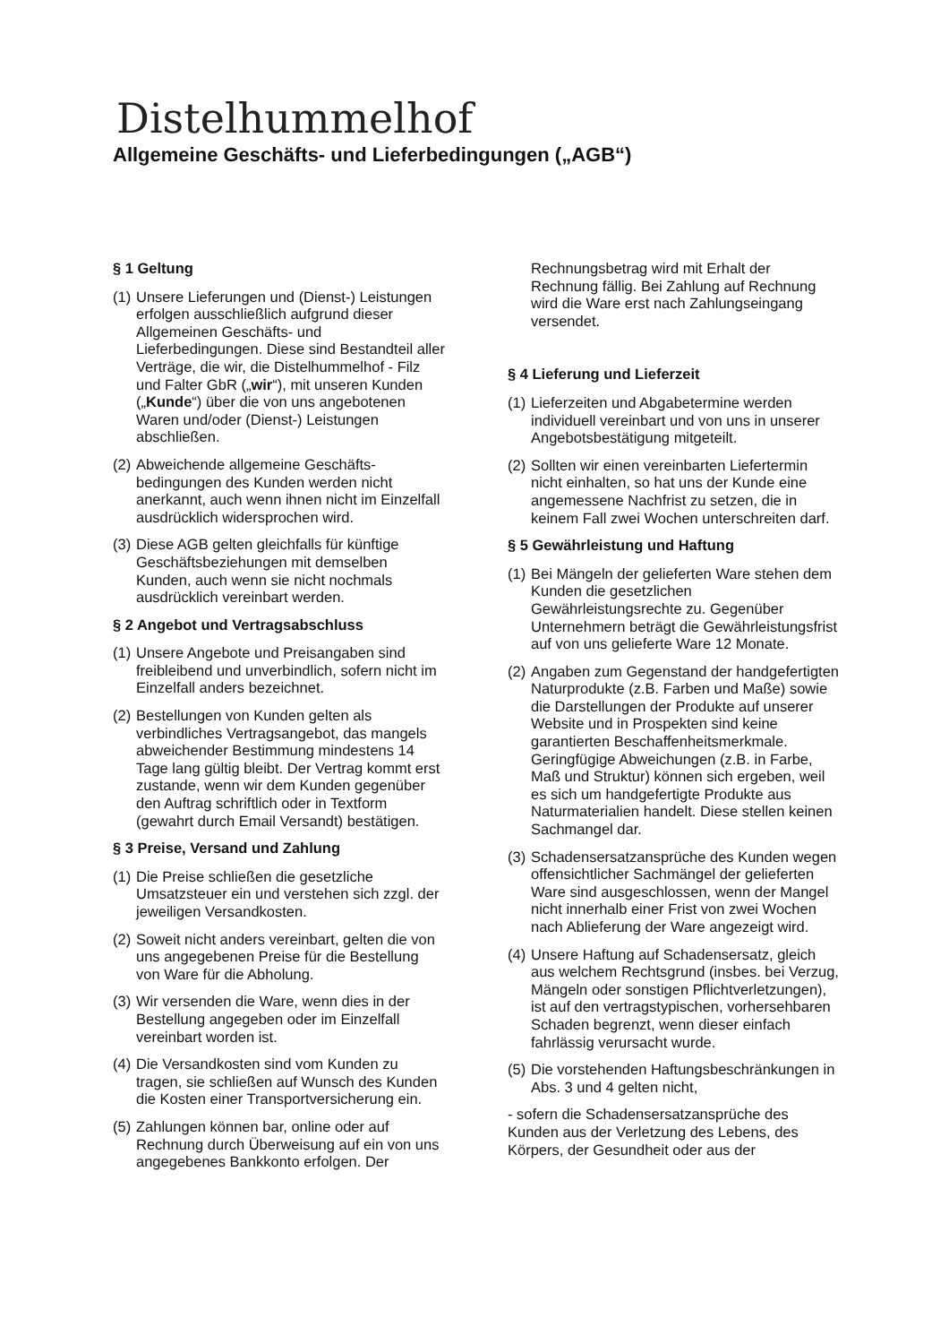Distelhummelhof
Allgemeine Geschäfts- und Lieferbedingungen („AGB“)
§ 1 Geltung
(1) Unsere Lieferungen und (Dienst-) Leistungen erfolgen ausschließlich aufgrund dieser Allgemeinen Geschäfts- und Lieferbedingungen. Diese sind Bestandteil aller Verträge, die wir, die Distelhummelhof - Filz und Falter GbR („wir“), mit unseren Kunden („Kunde“) über die von uns angebotenen Waren und/oder (Dienst-) Leistungen abschließen.
(2) Abweichende allgemeine Geschäfts-bedingungen des Kunden werden nicht anerkannt, auch wenn ihnen nicht im Einzelfall ausdrücklich widersprochen wird.
(3) Diese AGB gelten gleichfalls für künftige Geschäftsbeziehungen mit demselben Kunden, auch wenn sie nicht nochmals ausdrücklich vereinbart werden.
§ 2 Angebot und Vertragsabschluss
(1) Unsere Angebote und Preisangaben sind freibleibend und unverbindlich, sofern nicht im Einzelfall anders bezeichnet.
(2) Bestellungen von Kunden gelten als verbindliches Vertragsangebot, das mangels abweichender Bestimmung mindestens 14 Tage lang gültig bleibt. Der Vertrag kommt erst zustande, wenn wir dem Kunden gegenüber den Auftrag schriftlich oder in Textform (gewahrt durch Email Versandt) bestätigen.
§ 3 Preise, Versand und Zahlung
(1) Die Preise schließen die gesetzliche Umsatzsteuer ein und verstehen sich zzgl. der jeweiligen Versandkosten.
(2) Soweit nicht anders vereinbart, gelten die von uns angegebenen Preise für die Bestellung von Ware für die Abholung.
(3) Wir versenden die Ware, wenn dies in der Bestellung angegeben oder im Einzelfall vereinbart worden ist.
(4) Die Versandkosten sind vom Kunden zu tragen, sie schließen auf Wunsch des Kunden die Kosten einer Transportversicherung ein.
(5) Zahlungen können bar, online oder auf Rechnung durch Überweisung auf ein von uns angegebenes Bankkonto erfolgen. Der Rechnungsbetrag wird mit Erhalt der Rechnung fällig. Bei Zahlung auf Rechnung wird die Ware erst nach Zahlungseingang versendet.
§ 4 Lieferung und Lieferzeit
(1) Lieferzeiten und Abgabetermine werden individuell vereinbart und von uns in unserer Angebotsbestätigung mitgeteilt.
(2) Sollten wir einen vereinbarten Liefertermin nicht einhalten, so hat uns der Kunde eine angemessene Nachfrist zu setzen, die in keinem Fall zwei Wochen unterschreiten darf.
§ 5 Gewährleistung und Haftung
(1) Bei Mängeln der gelieferten Ware stehen dem Kunden die gesetzlichen Gewährleistungsrechte zu. Gegenüber Unternehmern beträgt die Gewährleistungsfrist auf von uns gelieferte Ware 12 Monate.
(2) Angaben zum Gegenstand der handgefertigten Naturprodukte (z.B. Farben und Maße) sowie die Darstellungen der Produkte auf unserer Website und in Prospekten sind keine garantierten Beschaffenheitsmerkmale. Geringfügige Abweichungen (z.B. in Farbe, Maß und Struktur) können sich ergeben, weil es sich um handgefertigte Produkte aus Naturmaterialien handelt. Diese stellen keinen Sachmangel dar.
(3) Schadensersatzansprüche des Kunden wegen offensichtlicher Sachmängel der gelieferten Ware sind ausgeschlossen, wenn der Mangel nicht innerhalb einer Frist von zwei Wochen nach Ablieferung der Ware angezeigt wird.
(4) Unsere Haftung auf Schadensersatz, gleich aus welchem Rechtsgrund (insbes. bei Verzug, Mängeln oder sonstigen Pflichtverletzungen), ist auf den vertragstypischen, vorhersehbaren Schaden begrenzt, wenn dieser einfach fahrlässig verursacht wurde.
(5) Die vorstehenden Haftungsbeschränkungen in Abs. 3 und 4 gelten nicht,
- sofern die Schadensersatzansprüche des Kunden aus der Verletzung des Lebens, des Körpers, der Gesundheit oder aus der